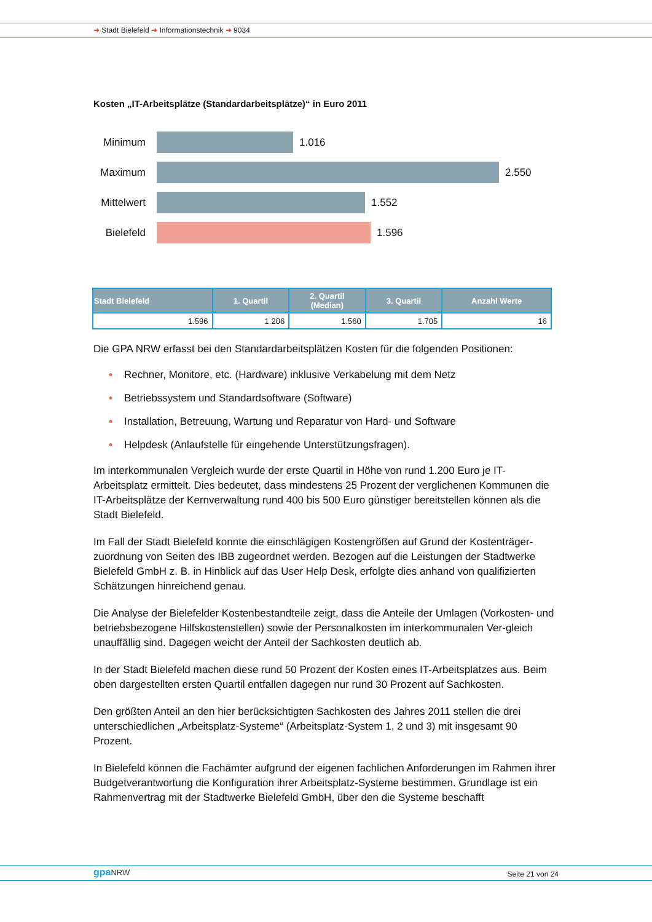➜ Stadt Bielefeld ➜ Informationstechnik ➜ 9034
Kosten „IT-Arbeitsplätze (Standardarbeitsplätze)“ in Euro 2011
Minimum 1.016
Maximum 2.550
Mittelwert
1.552
Bielefeld
1.596
| Stadt Bielefeld | 1. Quartil | 2. Quartil (Median) | 3. Quartil | Anzahl Werte |
| --- | --- | --- | --- | --- |
| 1.596 | 1.206 | 1.560 | 1.705 | 16 |
Die GPA NRW erfasst bei den Standardarbeitsplätzen Kosten für die folgenden Positionen:
• Rechner, Monitore, etc. (Hardware) inklusive Verkabelung mit dem Netz
• Betriebssystem und Standardsoftware (Software)
• Installation, Betreuung, Wartung und Reparatur von Hard- und Software
• Helpdesk (Anlaufstelle für eingehende Unterstützungsfragen).
Im interkommunalen Vergleich wurde der erste Quartil in Höhe von rund 1.200 Euro je IT-Arbeitsplatz ermittelt. Dies bedeutet, dass mindestens 25 Prozent der verglichenen Kommunen die IT-Arbeitsplätze der Kernverwaltung rund 400 bis 500 Euro günstiger bereitstellen können als die Stadt Bielefeld.
Im Fall der Stadt Bielefeld konnte die einschlägigen Kostengrößen auf Grund der Kostenträger-zuordnung von Seiten des IBB zugeordnet werden. Bezogen auf die Leistungen der Stadtwerke Bielefeld GmbH z. B. in Hinblick auf das User Help Desk, erfolgte dies anhand von qualifizierten Schätzungen hinreichend genau.
Die Analyse der Bielefelder Kostenbestandteile zeigt, dass die Anteile der Umlagen (Vorkosten- und betriebsbezogene Hilfskostenstellen) sowie der Personalkosten im interkommunalen Ver-gleich unauffällig sind. Dagegen weicht der Anteil der Sachkosten deutlich ab.
In der Stadt Bielefeld machen diese rund 50 Prozent der Kosten eines IT-Arbeitsplatzes aus. Beim oben dargestellten ersten Quartil entfallen dagegen nur rund 30 Prozent auf Sachkosten.
Den größten Anteil an den hier berücksichtigten Sachkosten des Jahres 2011 stellen die drei unterschiedlichen „Arbeitsplatz-Systeme“ (Arbeitsplatz-System 1, 2 und 3) mit insgesamt 90 Prozent.
In Bielefeld können die Fachämter aufgrund der eigenen fachlichen Anforderungen im Rahmen ihrer Budgetverantwortung die Konfiguration ihrer Arbeitsplatz-Systeme bestimmen. Grundlage ist ein Rahmenvertrag mit der Stadtwerke Bielefeld GmbH, über den die Systeme beschafft
gpaNRW Seite 21 von 24